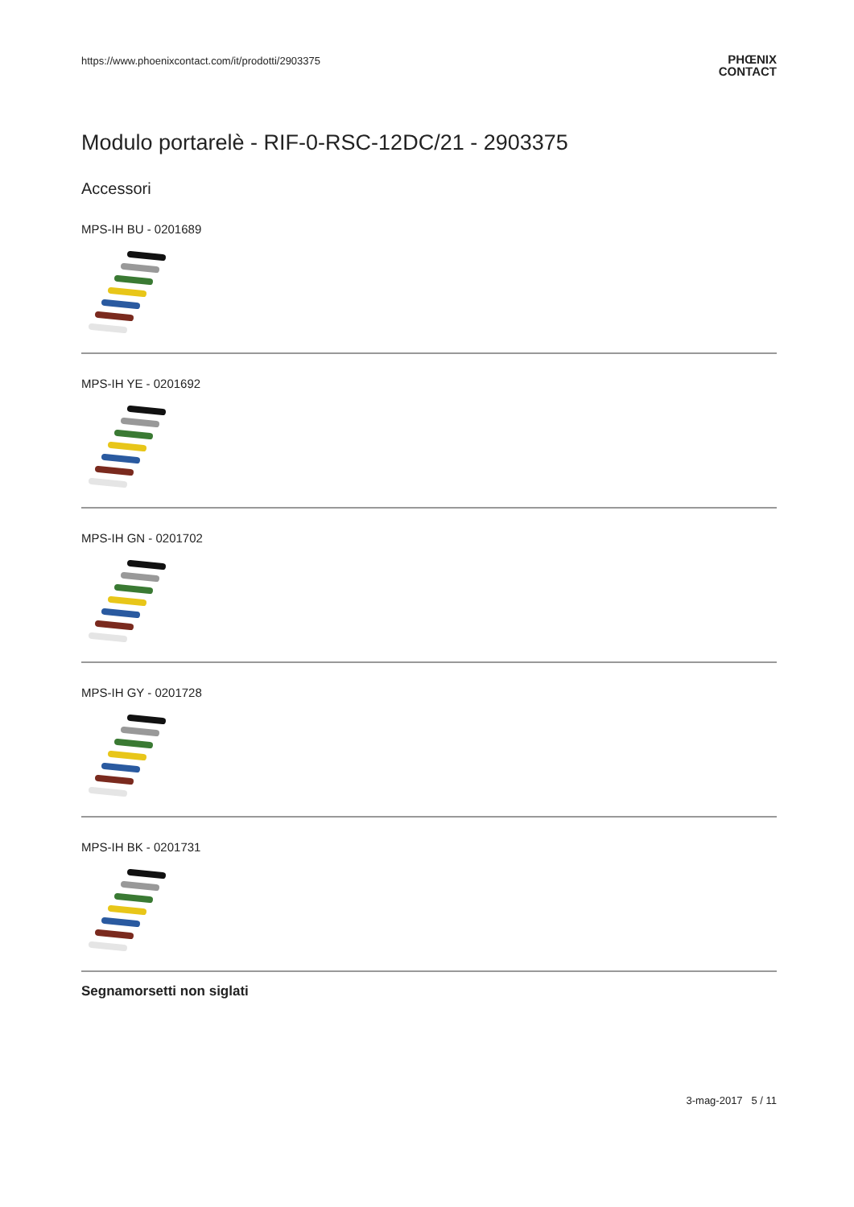https://www.phoenixcontact.com/it/prodotti/2903375
PHŒNIX
CONTACT
Modulo portarelè - RIF-0-RSC-12DC/21 - 2903375
Accessori
MPS-IH BU - 0201689
MPS-IH YE - 0201692
MPS-IH GN - 0201702
MPS-IH GY - 0201728
MPS-IH BK - 0201731
Segnamorsetti non siglati
3-mag-2017 5 / 11